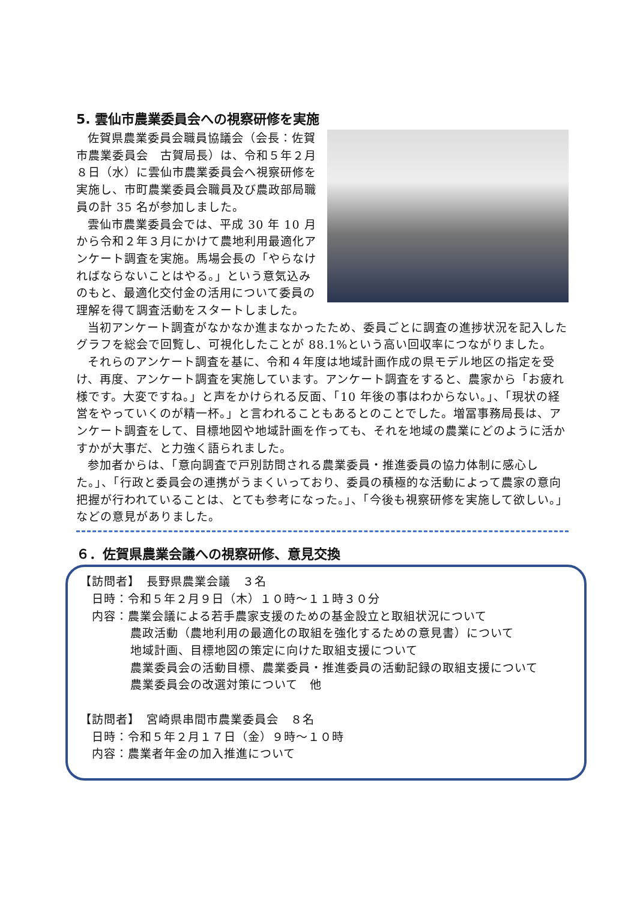5. 雲仙市農業委員会への視察研修を実施
佐賀県農業委員会職員協議会（会長：佐賀市農業委員会　古賀局長）は、令和５年２月８日（水）に雲仙市農業委員会へ視察研修を実施し、市町農業委員会職員及び農政部局職員の計 35 名が参加しました。
雲仙市農業委員会では、平成 30 年 10 月から令和２年３月にかけて農地利用最適化アンケート調査を実施。馬場会長の「やらなければならないことはやる。」という意気込みのもと、最適化交付金の活用について委員の理解を得て調査活動をスタートしました。
当初アンケート調査がなかなか進まなかったため、委員ごとに調査の進捗状況を記入したグラフを総会で回覧し、可視化したことが 88.1%という高い回収率につながりました。
それらのアンケート調査を基に、令和４年度は地域計画作成の県モデル地区の指定を受け、再度、アンケート調査を実施しています。アンケート調査をすると、農家から「お疲れ様です。大変ですね。」と声をかけられる反面、「10 年後の事はわからない。」、「現状の経営をやっていくのが精一杯。」と言われることもあるとのことでした。増冨事務局長は、アンケート調査をして、目標地図や地域計画を作っても、それを地域の農業にどのように活かすかが大事だ、と力強く語られました。
参加者からは、「意向調査で戸別訪問される農業委員・推進委員の協力体制に感心した。」、「行政と委員会の連携がうまくいっており、委員の積極的な活動によって農家の意向把握が行われていることは、とても参考になった。」、「今後も視察研修を実施して欲しい。」などの意見がありました。
６．佐賀県農業会議への視察研修、意見交換
【訪問者】　長野県農業会議　３名
日時：令和５年２月９日（木）１０時～１１時３０分
内容：農業会議による若手農家支援のための基金設立と取組状況について
農政活動（農地利用の最適化の取組を強化するための意見書）について
地域計画、目標地図の策定に向けた取組支援について
農業委員会の活動目標、農業委員・推進委員の活動記録の取組支援について
農業委員会の改選対策について　他
【訪問者】　宮崎県串間市農業委員会　８名
日時：令和５年２月１７日（金）９時～１０時
内容：農業者年金の加入推進について